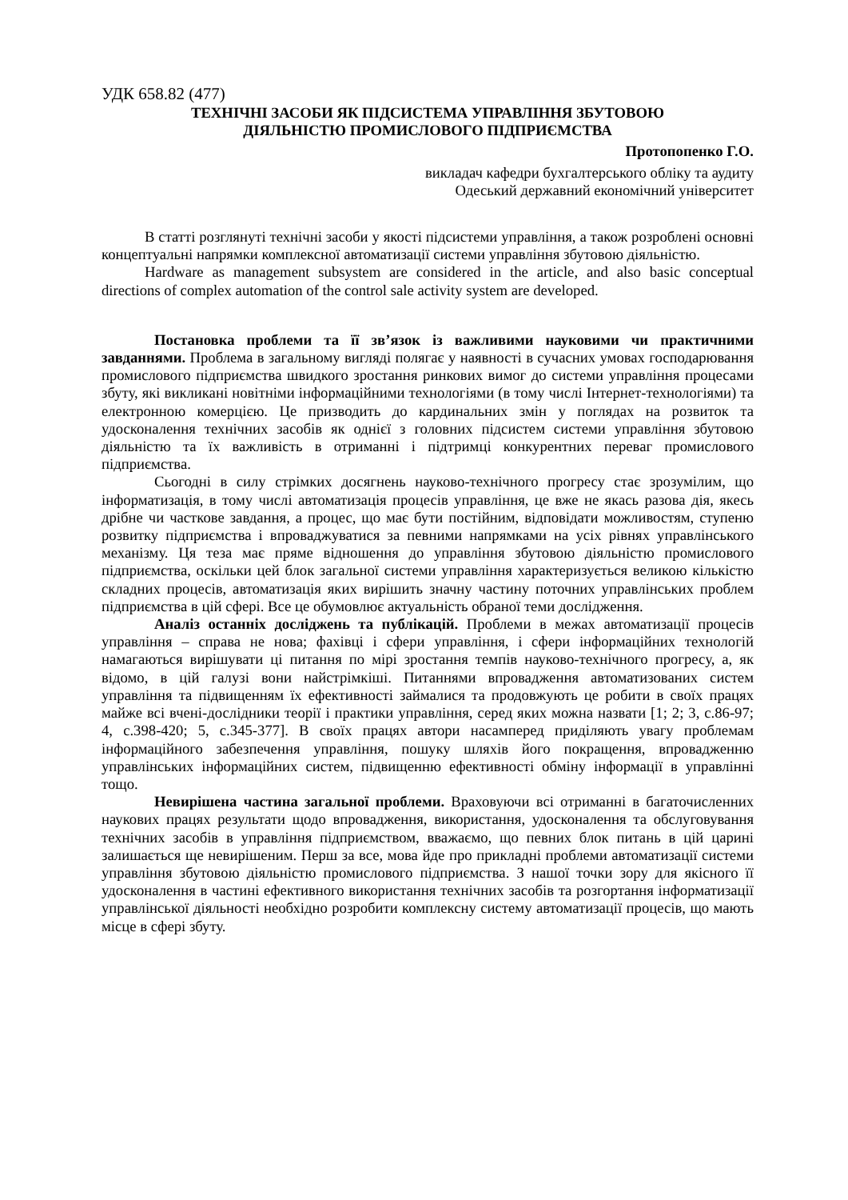УДК 658.82 (477)
ТЕХНІЧНІ ЗАСОБИ ЯК ПІДСИСТЕМА УПРАВЛІННЯ ЗБУТОВОЮ
ДІЯЛЬНІСТЮ ПРОМИСЛОВОГО ПІДПРИЄМСТВА
Протопопенко Г.О.
викладач кафедри бухгалтерського обліку та аудиту
Одеський державний економічний університет
В статті розглянуті технічні засоби у якості підсистеми управління, а також розроблені основні концептуальні напрямки комплексної автоматизації системи управління збутовою діяльністю.
Hardware as management subsystem are considered in the article, and also basic conceptual directions of complex automation of the control sale activity system are developed.
Постановка проблеми та її зв’язок із важливими науковими чи практичними завданнями. Проблема в загальному вигляді полягає у наявності в сучасних умовах господарювання промислового підприємства швидкого зростання ринкових вимог до системи управління процесами збуту, які викликані новітніми інформаційними технологіями (в тому числі Інтернет-технологіями) та електронною комерцією. Це призводить до кардинальних змін у поглядах на розвиток та удосконалення технічних засобів як однієї з головних підсистем системи управління збутовою діяльністю та їх важливість в отриманні і підтримці конкурентних переваг промислового підприємства.
Сьогодні в силу стрімких досягнень науково-технічного прогресу стає зрозумілим, що інформатизація, в тому числі автоматизація процесів управління, це вже не якась разова дія, якесь дрібне чи часткове завдання, а процес, що має бути постійним, відповідати можливостям, ступеню розвитку підприємства і впроваджуватися за певними напрямками на усіх рівнях управлінського механізму. Ця теза має пряме відношення до управління збутовою діяльністю промислового підприємства, оскільки цей блок загальної системи управління характеризується великою кількістю складних процесів, автоматизація яких вирішить значну частину поточних управлінських проблем підприємства в цій сфері. Все це обумовлює актуальність обраної теми дослідження.
Аналіз останніх досліджень та публікацій. Проблеми в межах автоматизації процесів управління – справа не нова; фахівці і сфери управління, і сфери інформаційних технологій намагаються вирішувати ці питання по мірі зростання темпів науково-технічного прогресу, а, як відомо, в цій галузі вони найстрімкіші. Питаннями впровадження автоматизованих систем управління та підвищенням їх ефективності займалися та продовжують це робити в своїх працях майже всі вчені-дослідники теорії і практики управління, серед яких можна назвати [1; 2; 3, с.86-97; 4, с.398-420; 5, с.345-377]. В своїх працях автори насамперед приділяють увагу проблемам інформаційного забезпечення управління, пошуку шляхів його покращення, впровадженню управлінських інформаційних систем, підвищенню ефективності обміну інформації в управлінні тощо.
Невирішена частина загальної проблеми. Враховуючи всі отриманні в багаточисленних наукових працях результати щодо впровадження, використання, удосконалення та обслуговування технічних засобів в управління підприємством, вважаємо, що певних блок питань в цій царині залишається ще невирішеним. Перш за все, мова йде про прикладні проблеми автоматизації системи управління збутовою діяльністю промислового підприємства. З нашої точки зору для якісного її удосконалення в частині ефективного використання технічних засобів та розгортання інформатизації управлінської діяльності необхідно розробити комплексну систему автоматизації процесів, що мають місце в сфері збуту.